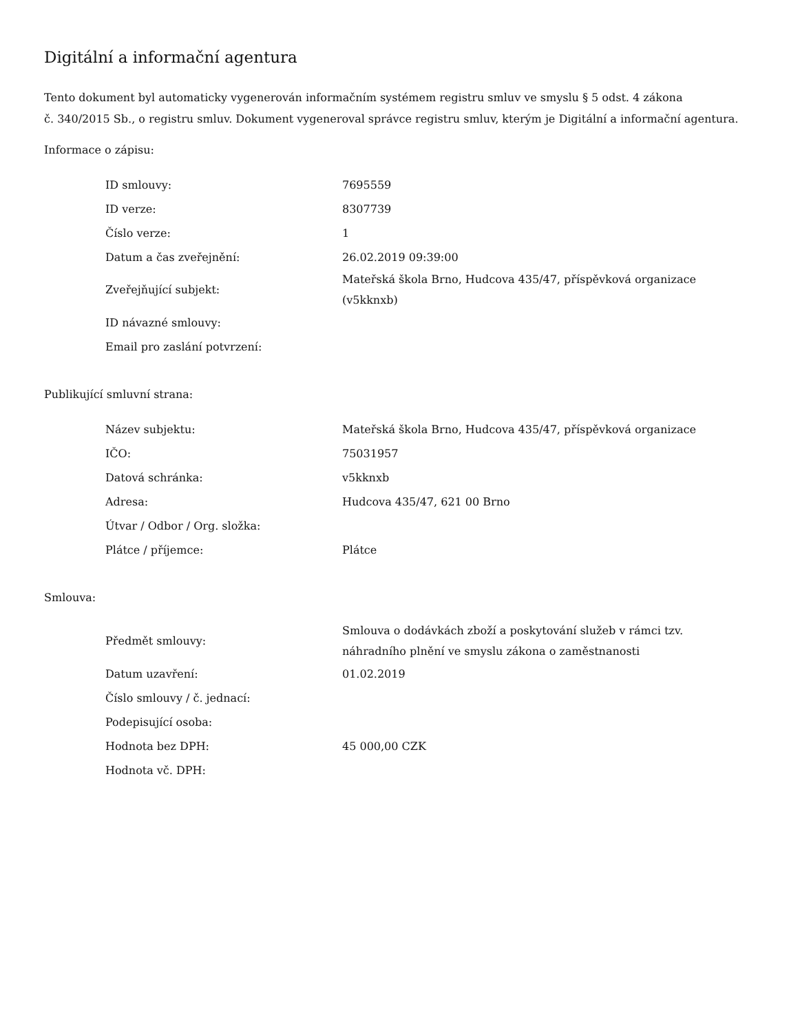Digitální a informační agentura
Tento dokument byl automaticky vygenerován informačním systémem registru smluv ve smyslu § 5 odst. 4 zákona
č. 340/2015 Sb., o registru smluv. Dokument vygeneroval správce registru smluv, kterým je Digitální a informační agentura.
Informace o zápisu:
| ID smlouvy: | 7695559 |
| ID verze: | 8307739 |
| Číslo verze: | 1 |
| Datum a čas zveřejnění: | 26.02.2019 09:39:00 |
| Zveřejňující subjekt: | Mateřská škola Brno, Hudcova 435/47, příspěvková organizace (v5kknxb) |
| ID návazné smlouvy: | |
| Email pro zaslání potvrzení: | |
Publikující smluvní strana:
| Název subjektu: | Mateřská škola Brno, Hudcova 435/47, příspěvková organizace |
| IČO: | 75031957 |
| Datová schránka: | v5kknxb |
| Adresa: | Hudcova 435/47, 621 00 Brno |
| Útvar / Odbor / Org. složka: | |
| Plátce / příjemce: | Plátce |
Smlouva:
| Předmět smlouvy: | Smlouva o dodávkách zboží a poskytování služeb v rámci tzv. náhradního plnění ve smyslu zákona o zaměstnanosti |
| Datum uzavření: | 01.02.2019 |
| Číslo smlouvy / č. jednací: | |
| Podepisující osoba: | |
| Hodnota bez DPH: | 45 000,00 CZK |
| Hodnota vč. DPH: | |